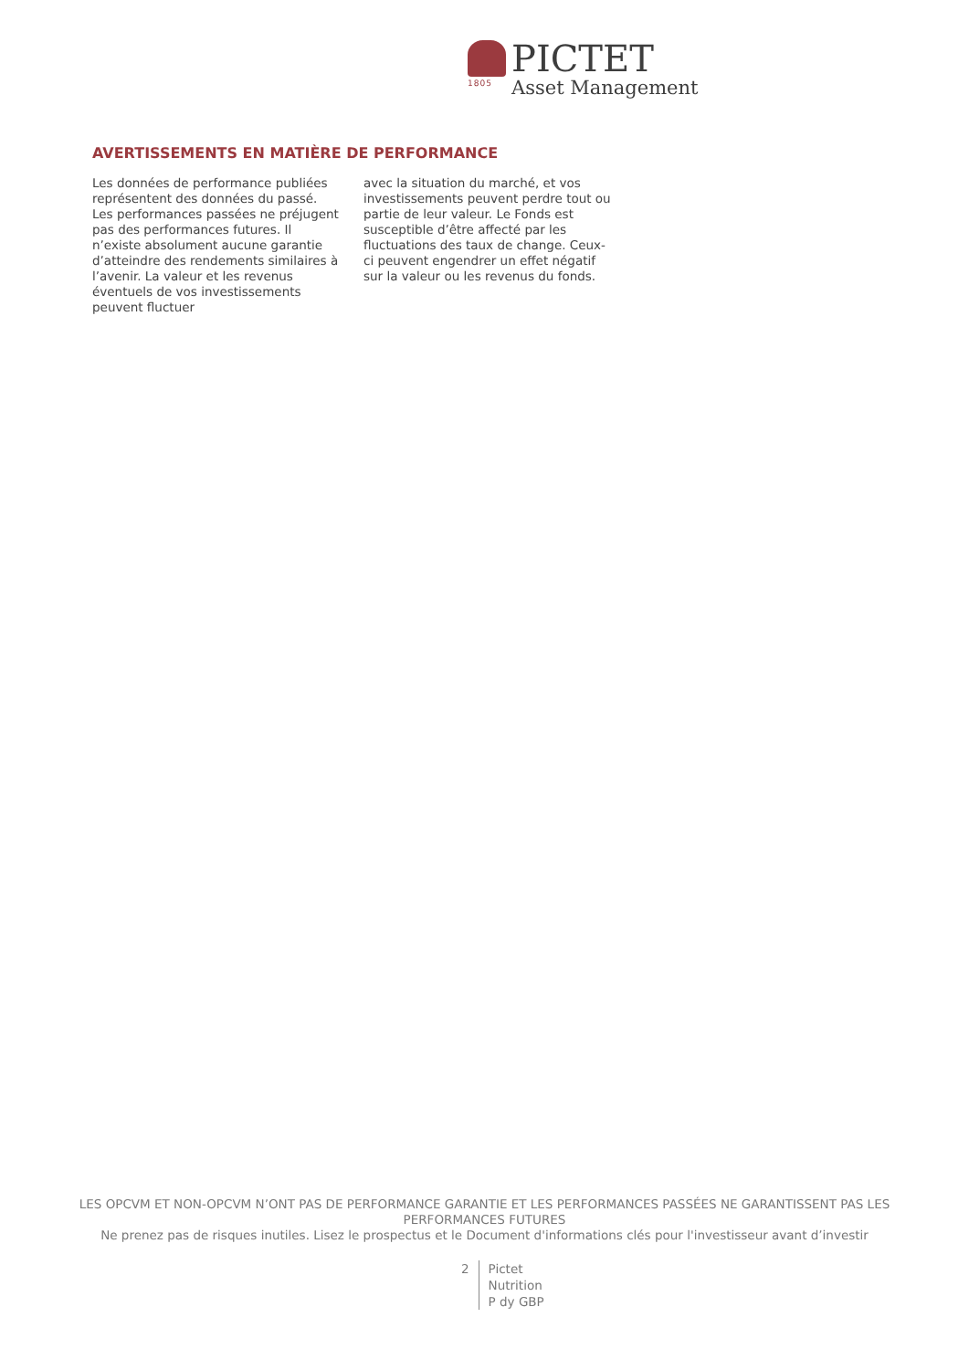1805
PICTET
Asset Management
AVERTISSEMENTS EN MATIÈRE DE PERFORMANCE
Les données de performance publiées représentent des données du passé. Les performances passées ne préjugent pas des performances futures. Il n’existe absolument aucune garantie d’atteindre des rendements similaires à l’avenir. La valeur et les revenus éventuels de vos investissements peuvent fluctuer
avec la situation du marché, et vos investissements peuvent perdre tout ou partie de leur valeur. Le Fonds est susceptible d’être affecté par les fluctuations des taux de change. Ceux-ci peuvent engendrer un effet négatif sur la valeur ou les revenus du fonds.
LES OPCVM ET NON-OPCVM N’ONT PAS DE PERFORMANCE GARANTIE ET LES PERFORMANCES PASSÉES NE GARANTISSENT PAS LES PERFORMANCES FUTURES
Ne prenez pas de risques inutiles. Lisez le prospectus et le Document d'informations clés pour l'investisseur avant d’investir
2 Pictet
Nutrition
P dy GBP